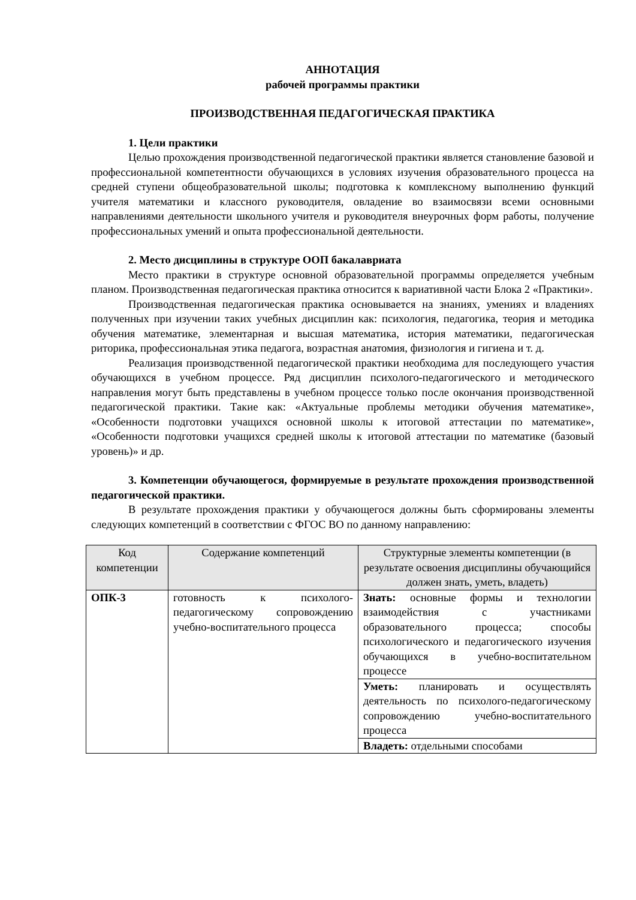АННОТАЦИЯ
рабочей программы практики
ПРОИЗВОДСТВЕННАЯ ПЕДАГОГИЧЕСКАЯ ПРАКТИКА
1. Цели практики
Целью прохождения производственной педагогической практики является становление базовой и профессиональной компетентности обучающихся в условиях изучения образовательного процесса на средней ступени общеобразовательной школы; подготовка к комплексному выполнению функций учителя математики и классного руководителя, овладение во взаимосвязи всеми основными направлениями деятельности школьного учителя и руководителя внеурочных форм работы, получение профессиональных умений и опыта профессиональной деятельности.
2. Место дисциплины в структуре ООП бакалавриата
Место практики в структуре основной образовательной программы определяется учебным планом. Производственная педагогическая практика относится к вариативной части Блока 2 «Практики».
Производственная педагогическая практика основывается на знаниях, умениях и владениях полученных при изучении таких учебных дисциплин как: психология, педагогика, теория и методика обучения математике, элементарная и высшая математика, история математики, педагогическая риторика, профессиональная этика педагога, возрастная анатомия, физиология и гигиена и т. д.
Реализация производственной педагогической практики необходима для последующего участия обучающихся в учебном процессе. Ряд дисциплин психолого-педагогического и методического направления могут быть представлены в учебном процессе только после окончания производственной педагогической практики. Такие как: «Актуальные проблемы методики обучения математике», «Особенности подготовки учащихся основной школы к итоговой аттестации по математике», «Особенности подготовки учащихся средней школы к итоговой аттестации по математике (базовый уровень)» и др.
3. Компетенции обучающегося, формируемые в результате прохождения производственной педагогической практики.
В результате прохождения практики у обучающегося должны быть сформированы элементы следующих компетенций в соответствии с ФГОС ВО по данному направлению:
| Код компетенции | Содержание компетенций | Структурные элементы компетенции (в результате освоения дисциплины обучающийся должен знать, уметь, владеть) |
| --- | --- | --- |
| ОПК-3 | готовность к психолого-педагогическому сопровождению учебно-воспитательного процесса | Знать: основные формы и технологии взаимодействия с участниками образовательного процесса; способы психологического и педагогического изучения обучающихся в учебно-воспитательном процессе |
| | | Уметь: планировать и осуществлять деятельность по психолого-педагогическому сопровождению учебно-воспитательного процесса |
| | | Владеть: отдельными способами |